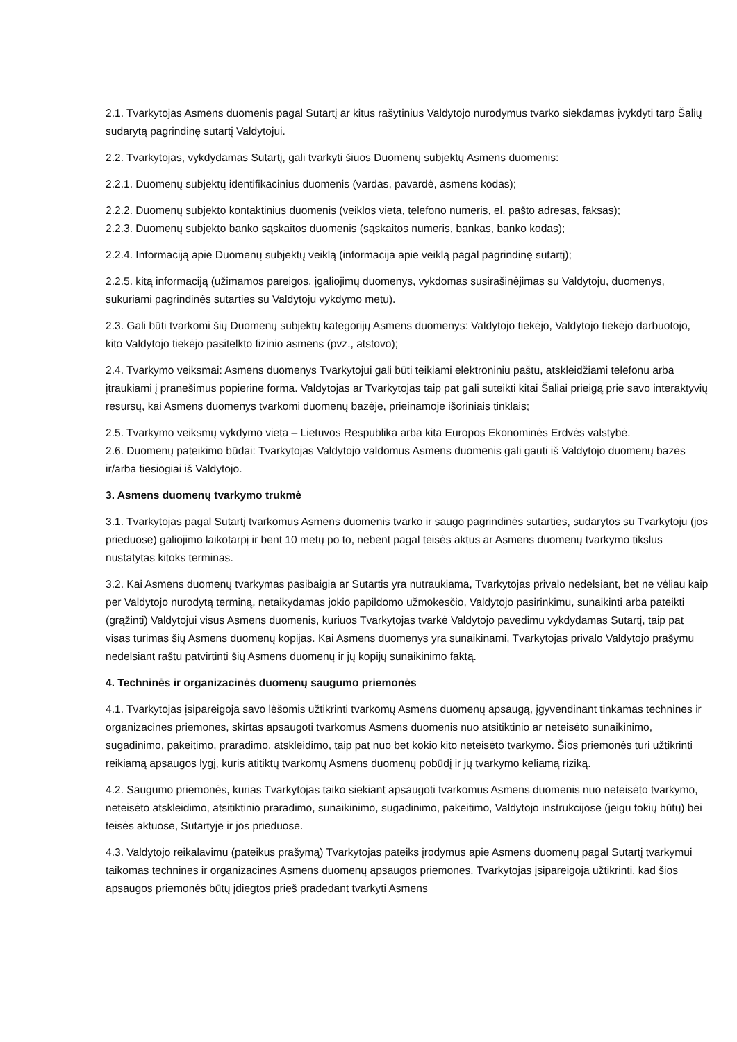2.1. Tvarkytojas Asmens duomenis pagal Sutartį ar kitus rašytinius Valdytojo nurodymus tvarko siekdamas įvykdyti tarp Šalių sudarytą pagrindinę sutartį Valdytojui.
2.2. Tvarkytojas, vykdydamas Sutartį, gali tvarkyti šiuos Duomenų subjektų Asmens duomenis:
2.2.1. Duomenų subjektų identifikacinius duomenis (vardas, pavardė, asmens kodas);
2.2.2. Duomenų subjekto kontaktinius duomenis (veiklos vieta, telefono numeris, el. pašto adresas, faksas);
2.2.3. Duomenų subjekto banko sąskaitos duomenis (sąskaitos numeris, bankas, banko kodas);
2.2.4. Informaciją apie Duomenų subjektų veiklą (informacija apie veiklą pagal pagrindinę sutartį);
2.2.5. kitą informaciją (užimamos pareigos, įgaliojimų duomenys, vykdomas susirašinėjimas su Valdytoju, duomenys, sukuriami pagrindinės sutarties su Valdytoju vykdymo metu).
2.3. Gali būti tvarkomi šių Duomenų subjektų kategorijų Asmens duomenys: Valdytojo tiekėjo, Valdytojo tiekėjo darbuotojo, kito Valdytojo tiekėjo pasitelkto fizinio asmens (pvz., atstovo);
2.4. Tvarkymo veiksmai: Asmens duomenys Tvarkytojui gali būti teikiami elektroniniu paštu, atskleidžiami telefonu arba įtraukiami į pranešimus popierine forma. Valdytojas ar Tvarkytojas taip pat gali suteikti kitai Šaliai prieigą prie savo interaktyvių resursų, kai Asmens duomenys tvarkomi duomenų bazėje, prieinamoje išoriniais tinklais;
2.5. Tvarkymo veiksmų vykdymo vieta – Lietuvos Respublika arba kita Europos Ekonominės Erdvės valstybė.
2.6. Duomenų pateikimo būdai: Tvarkytojas Valdytojo valdomus Asmens duomenis gali gauti iš Valdytojo duomenų bazės ir/arba tiesiogiai iš Valdytojo.
3. Asmens duomenų tvarkymo trukmė
3.1. Tvarkytojas pagal Sutartį tvarkomus Asmens duomenis tvarko ir saugo pagrindinės sutarties, sudarytos su Tvarkytoju (jos prieduose) galiojimo laikotarpį ir bent 10 metų po to, nebent pagal teisės aktus ar Asmens duomenų tvarkymo tikslus nustatytas kitoks terminas.
3.2. Kai Asmens duomenų tvarkymas pasibaigia ar Sutartis yra nutraukiama, Tvarkytojas privalo nedelsiant, bet ne vėliau kaip per Valdytojo nurodytą terminą, netaikydamas jokio papildomo užmokesčio, Valdytojo pasirinkimu, sunaikinti arba pateikti (grąžinti) Valdytojui visus Asmens duomenis, kuriuos Tvarkytojas tvarkė Valdytojo pavedimu vykdydamas Sutartį, taip pat visas turimas šių Asmens duomenų kopijas. Kai Asmens duomenys yra sunaikinami, Tvarkytojas privalo Valdytojo prašymu nedelsiant raštu patvirtinti šių Asmens duomenų ir jų kopijų sunaikinimo faktą.
4. Techninės ir organizacinės duomenų saugumo priemonės
4.1. Tvarkytojas įsipareigoja savo lėšomis užtikrinti tvarkomų Asmens duomenų apsaugą, įgyvendinant tinkamas technines ir organizacines priemones, skirtas apsaugoti tvarkomus Asmens duomenis nuo atsitiktinio ar neteisėto sunaikinimo, sugadinimo, pakeitimo, praradimo, atskleidimo, taip pat nuo bet kokio kito neteisėto tvarkymo. Šios priemonės turi užtikrinti reikiamą apsaugos lygį, kuris atitiktų tvarkomų Asmens duomenų pobūdį ir jų tvarkymo keliamą riziką.
4.2. Saugumo priemonės, kurias Tvarkytojas taiko siekiant apsaugoti tvarkomus Asmens duomenis nuo neteisėto tvarkymo, neteisėto atskleidimo, atsitiktinio praradimo, sunaikinimo, sugadinimo, pakeitimo, Valdytojo instrukcijose (jeigu tokių būtų) bei teisės aktuose, Sutartyje ir jos prieduose.
4.3. Valdytojo reikalavimu (pateikus prašymą) Tvarkytojas pateiks įrodymus apie Asmens duomenų pagal Sutartį tvarkymui taikomas technines ir organizacines Asmens duomenų apsaugos priemones. Tvarkytojas įsipareigoja užtikrinti, kad šios apsaugos priemonės būtų įdiegtos prieš pradedant tvarkyti Asmens